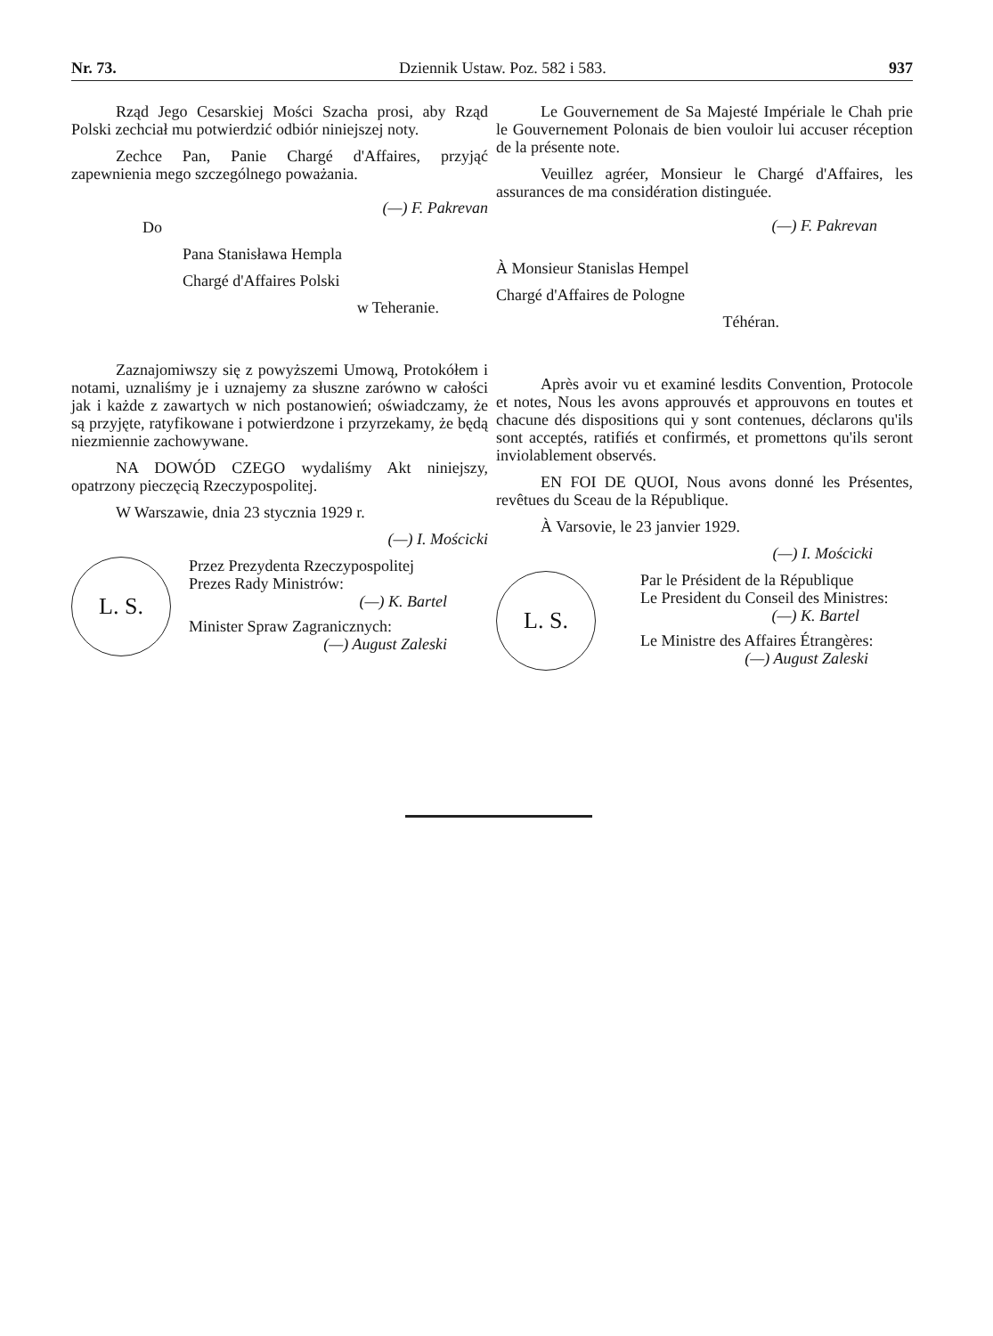Nr. 73. Dziennik Ustaw. Poz. 582 i 583. 937
Rząd Jego Cesarskiej Mości Szacha prosi, aby Rząd Polski zechciał mu potwierdzić odbiór niniejszej noty.
Zechce Pan, Panie Chargé d'Affaires, przyjąć zapewnienia mego szczególnego poważania.
(—) F. Pakrevan
Do
Pana Stanisława Hempla
Chargé d'Affaires Polski
w Teheranie.
Zaznajomiwszy się z powyższemi Umową, Protokółem i notami, uznaliśmy je i uznajemy za słuszne zarówno w całości jak i każde z zawartych w nich postanowień; oświadczamy, że są przyjęte, ratyfikowane i potwierdzone i przyrzekamy, że będą niezmiennie zachowywane.
NA DOWÓD CZEGO wydaliśmy Akt niniejszy, opatrzony pieczęcią Rzeczypospolitej.
W Warszawie, dnia 23 stycznia 1929 r.
(—) I. Mościcki
L. S.
Przez Prezydenta Rzeczypospolitej
Prezes Rady Ministrów:
(—) K. Bartel
Minister Spraw Zagranicznych:
(—) August Zaleski
Le Gouvernement de Sa Majesté Impériale le Chah prie le Gouvernement Polonais de bien vouloir lui accuser réception de la présente note.
Veuillez agréer, Monsieur le Chargé d'Affaires, les assurances de ma considération distinguée.
(—) F. Pakrevan
À Monsieur Stanislas Hempel
Chargé d'Affaires de Pologne
Téhéran.
Après avoir vu et examiné lesdits Convention, Protocole et notes, Nous les avons approuvés et approuvons en toutes et chacune dés dispositions qui y sont contenues, déclarons qu'ils sont acceptés, ratifiés et confirmés, et promettons qu'ils seront inviolablement observés.
EN FOI DE QUOI, Nous avons donné les Présentes, revêtues du Sceau de la République.
À Varsovie, le 23 janvier 1929.
(—) I. Mościcki
L. S.
Par le Président de la République
Le President du Conseil des Ministres:
(—) K. Bartel
Le Ministre des Affaires Étrangères:
(—) August Zaleski